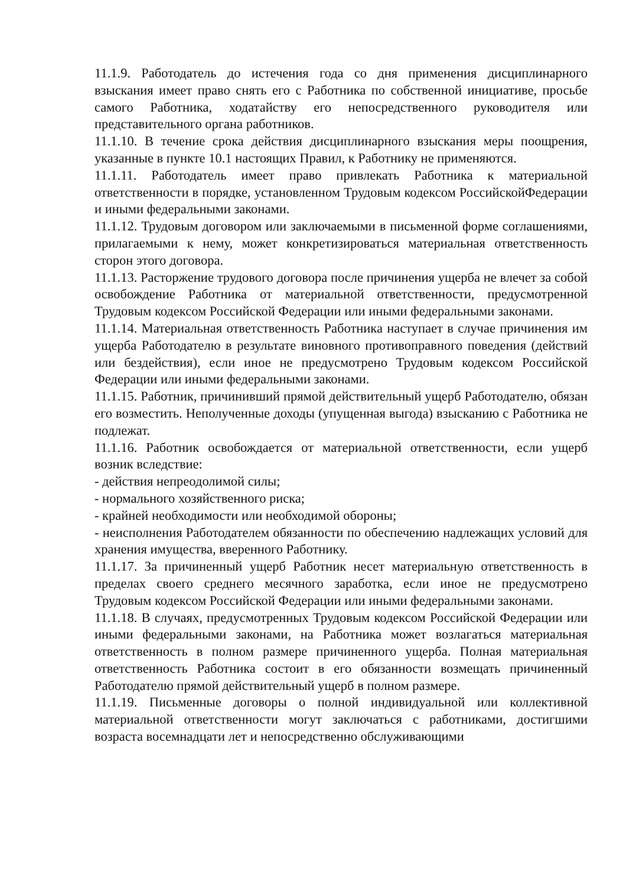11.1.9. Работодатель до истечения года со дня применения дисциплинарного взыскания имеет право снять его с Работника по собственной инициативе, просьбе самого Работника, ходатайству его непосредственного руководителя или представительного органа работников.
11.1.10. В течение срока действия дисциплинарного взыскания меры поощрения, указанные в пункте 10.1 настоящих Правил, к Работнику не применяются.
11.1.11. Работодатель имеет право привлекать Работника к материальной ответственности в порядке, установленном Трудовым кодексом РоссийскойФедерации и иными федеральными законами.
11.1.12. Трудовым договором или заключаемыми в письменной форме соглашениями, прилагаемыми к нему, может конкретизироваться материальная ответственность сторон этого договора.
11.1.13. Расторжение трудового договора после причинения ущерба не влечет за собой освобождение Работника от материальной ответственности, предусмотренной Трудовым кодексом Российской Федерации или иными федеральными законами.
11.1.14. Материальная ответственность Работника наступает в случае причинения им ущерба Работодателю в результате виновного противоправного поведения (действий или бездействия), если иное не предусмотрено Трудовым кодексом Российской Федерации или иными федеральными законами.
11.1.15. Работник, причинивший прямой действительный ущерб Работодателю, обязан его возместить. Неполученные доходы (упущенная выгода) взысканию с Работника не подлежат.
11.1.16. Работник освобождается от материальной ответственности, если ущерб возник вследствие:
- действия непреодолимой силы;
- нормального хозяйственного риска;
- крайней необходимости или необходимой обороны;
- неисполнения Работодателем обязанности по обеспечению надлежащих условий для хранения имущества, вверенного Работнику.
11.1.17. За причиненный ущерб Работник несет материальную ответственность в пределах своего среднего месячного заработка, если иное не предусмотрено Трудовым кодексом Российской Федерации или иными федеральными законами.
11.1.18. В случаях, предусмотренных Трудовым кодексом Российской Федерации или иными федеральными законами, на Работника может возлагаться материальная ответственность в полном размере причиненного ущерба. Полная материальная ответственность Работника состоит в его обязанности возмещать причиненный Работодателю прямой действительный ущерб в полном размере.
11.1.19. Письменные договоры о полной индивидуальной или коллективной материальной ответственности могут заключаться с работниками, достигшими возраста восемнадцати лет и непосредственно обслуживающими